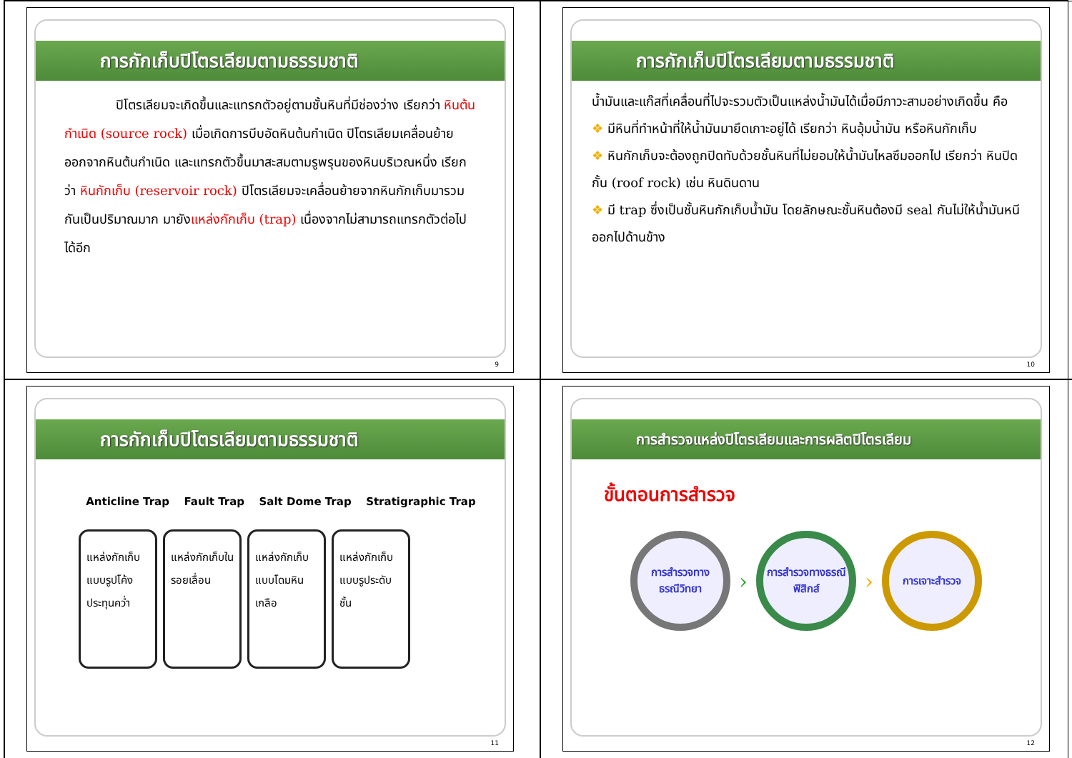การกักเก็บปิโตรเลียมตามธรรมชาติ
    ปิโตรเลียมจะเกิดขึ้นและแทรกตัวอยู่ตามชั้นหินที่มีช่องว่าง เรียกว่า หินต้นกำเนิด (source rock) เมื่อเกิดการบีบอัดหินต้นกำเนิด ปิโตรเลียมเคลื่อนย้ายออกจากหินต้นกำเนิด และแทรกตัวขึ้นมาสะสมตามรูพรุนของหินบริเวณหนึ่ง เรียกว่า หินกักเก็บ (reservoir rock) ปิโตรเลียมจะเคลื่อนย้ายจากหินกักเก็บมารวมกันเป็นปริมาณมาก มายังแหล่งกักเก็บ (trap) เนื่องจากไม่สามารถแทรกตัวต่อไปได้อีก
9
การกักเก็บปิโตรเลียมตามธรรมชาติ
น้ำมันและแก๊สที่เคลื่อนที่ไปจะรวมตัวเป็นแหล่งน้ำมันได้เมื่อมีภาวะสามอย่างเกิดขึ้น คือ
❖ มีหินที่ทำหน้าที่ให้น้ำมันมายึดเกาะอยู่ได้ เรียกว่า หินอุ้มน้ำมัน หรือหินกักเก็บ
❖ หินกักเก็บจะต้องถูกปิดทับด้วยชั้นหินที่ไม่ยอมให้น้ำมันไหลซึมออกไป เรียกว่า หินปิดกั้น (roof rock) เช่น หินดินดาน
❖ มี trap ซึ่งเป็นชั้นหินกักเก็บน้ำมัน โดยลักษณะชั้นหินต้องมี seal กันไม่ให้น้ำมันหนีออกไปด้านข้าง
10
การกักเก็บปิโตรเลียมตามธรรมชาติ
Anticline Trap Fault Trap Salt Dome Trap Stratigraphic Trap
แหล่งกักเก็บแบบรูปโค้งประทุนคว่ำ
แหล่งกักเก็บในรอยเลื่อน
แหล่งกักเก็บแบบโดมหินเกลือ
แหล่งกักเก็บแบบรูประดับชั้น
11
การสำรวจแหล่งปิโตรเลียมและการผลิตปิโตรเลียม
ขั้นตอนการสำรวจ
การสำรวจทางธรณีวิทยา
›
การสำรวจทางธรณีฟิสิกส์
›
การเจาะสำรวจ
12